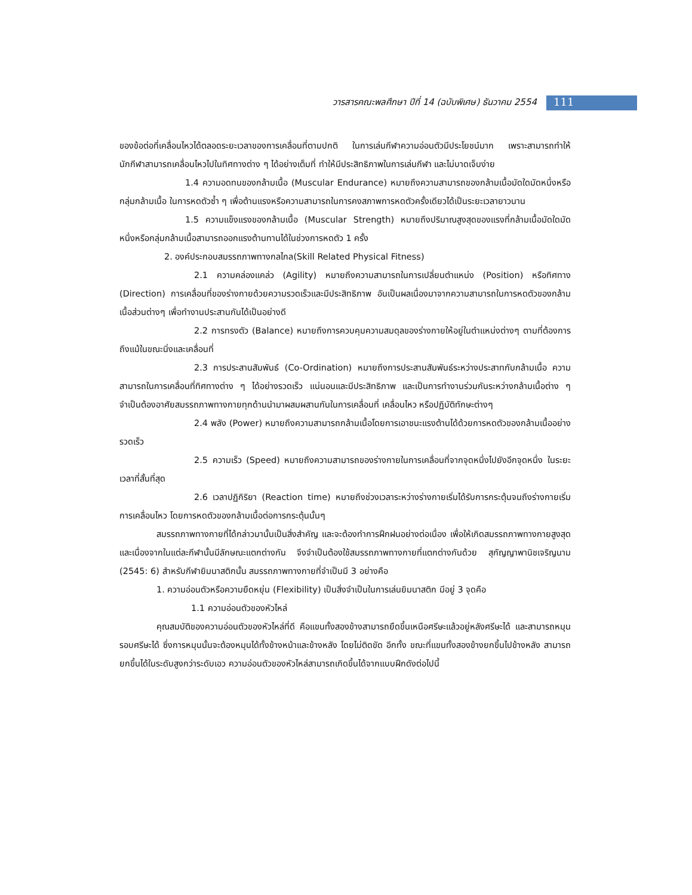วารสารคณะพลศึกษา ปีที่ 14 (ฉบับพิเศษ) ธันวาคม 2554
111
ของข้อต่อที่เคลื่อนไหวได้ตลอดระยะเวลาของการเคลื่อนที่ตามปกติ ในการเล่นกีฬาความอ่อนตัวมีประโยชน์มาก เพราะสามารถทำให้นักกีฬาสามารถเคลื่อนไหวไปในทิศทางต่าง ๆ ได้อย่างเต็มที่ ทำให้มีประสิทธิภาพในการเล่นกีฬา และไม่บาดเจ็บง่าย
1.4 ความอดทนของกล้ามเนื้อ (Muscular Endurance) หมายถึงความสามารถของกล้ามเนื้อมัดใดมัดหนึ่งหรือกลุ่มกล้ามเนื้อ ในการหดตัวซ้ำ ๆ เพื่อต้านแรงหรือความสามารถในการคงสภาพการหดตัวครั้งเดียวได้เป็นระยะเวลายาวนาน
1.5 ความแข็งแรงของกล้ามเนื้อ (Muscular Strength) หมายถึงปริมาณสูงสุดของแรงที่กล้ามเนื้อมัดใดมัดหนึ่งหรือกลุ่มกล้ามเนื้อสามารถออกแรงต้านทานได้ในช่วงการหดตัว 1 ครั้ง
2. องค์ประกอบสมรรถภาพทางกลไกล(Skill Related Physical Fitness)
2.1 ความคล่องแคล่ว (Agility) หมายถึงความสามารถในการเปลี่ยนตำแหน่ง (Position) หรือทิศทาง (Direction) การเคลื่อนที่ของร่างกายด้วยความรวดเร็วและมีประสิทธิภาพ อันเป็นผลเนื่องมาจากความสามารถในการหดตัวของกล้ามเนื้อส่วนต่างๆ เพื่อทำงานประสานกันได้เป็นอย่างดี
2.2 การทรงตัว (Balance) หมายถึงการควบคุมความสมดุลของร่างกายให้อยู่ในตำแหน่งต่างๆ ตามที่ต้องการ ถึงแม้ในขณะนิ่งและเคลื่อนที่
2.3 การประสานสัมพันธ์ (Co-Ordination) หมายถึงการประสานสัมพันธ์ระหว่างประสาทกับกล้ามเนื้อ ความสามารถในการเคลื่อนที่ทิศทางต่าง ๆ ได้อย่างรวดเร็ว แน่นอนและมีประสิทธิภาพ และเป็นการทำงานร่วมกันระหว่างกล้ามเนื้อต่าง ๆ จำเป็นต้องอาศัยสมรรถภาพทางกายทุกด้านนำมาผสมผสานกันในการเคลื่อนที่ เคลื่อนไหว หรือปฏิบัติทักษะต่างๆ
2.4 พลัง (Power) หมายถึงความสามารถกล้ามเนื้อโดยการเอาชนะแรงต้านได้ด้วยการหดตัวของกล้ามเนื้ออย่างรวดเร็ว
2.5 ความเร็ว (Speed) หมายถึงความสามารถของร่างกายในการเคลื่อนที่จากจุดหนึ่งไปยังอีกจุดหนึ่ง ในระยะเวลาที่สั้นที่สุด
2.6 เวลาปฏิกิริยา (Reaction time) หมายถึงช่วงเวลาระหว่างร่างกายเริ่มได้รับการกระตุ้นจนถึงร่างกายเริ่มการเคลื่อนไหว โดยการหดตัวของกล้ามเนื้อต่อการกระตุ้นนั้นๆ
สมรรถภาพทางกายที่ได้กล่าวมานั้นเป็นสิ่งสำคัญ และจะต้องทำการฝึกฝนอย่างต่อเนื่อง เพื่อให้เกิดสมรรถภาพทางกายสูงสุด และเนื่องจากในแต่ละกีฬานั้นมีลักษณะแตกต่างกัน จึงจำเป็นต้องใช้สมรรถภาพทางกายที่แตกต่างกันด้วย สุกัญญาพานิชเจริญนาม (2545: 6) สำหรับกีฬายิมนาสติกนั้น สมรรถภาพทางกายที่จำเป็นมี 3 อย่างคือ
1. ความอ่อนตัวหรือความยืดหยุ่น (Flexibility) เป็นสิ่งจำเป็นในการเล่นยิมนาสติก มีอยู่ 3 จุดคือ
1.1 ความอ่อนตัวของหัวไหล่
คุณสมบัติของความอ่อนตัวของหัวไหล่ที่ดี คือแขนทั้งสองข้างสามารถยืดขึ้นเหนือศรีษะแล้วอยู่หลังศรีษะได้ และสามารถหมุนรอบศรีษะได้ ซึ่งการหมุนนั้นจะต้องหมุนได้ทั้งข้างหน้าและข้างหลัง โดยไม่ติดขัด อีกทั้ง ขณะที่แขนทั้งสองข้างยกขึ้นไปข้างหลัง สามารถยกขึ้นได้ในระดับสูงกว่าระดับเอว ความอ่อนตัวของหัวไหล่สามารถเกิดขึ้นได้จากแบบฝึกดังต่อไปนี้